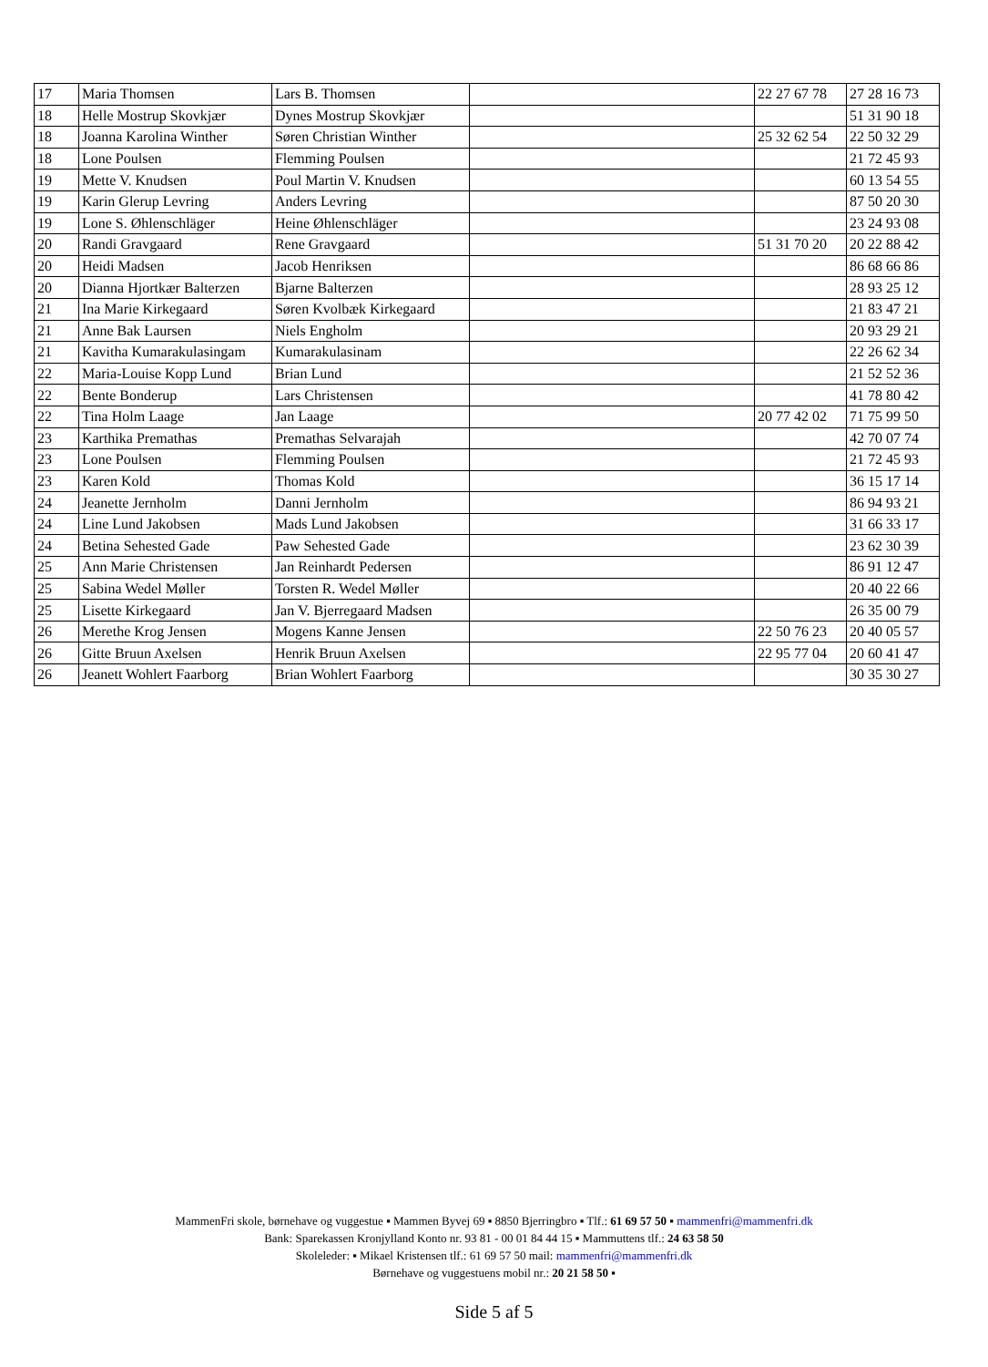| 17 | Maria Thomsen | Lars B. Thomsen | | 22 27 67 78 | 27 28 16 73 |
| 18 | Helle Mostrup Skovkjær | Dynes Mostrup Skovkjær | | | 51 31 90 18 |
| 18 | Joanna Karolina Winther | Søren Christian Winther | | 25 32 62 54 | 22 50 32 29 |
| 18 | Lone Poulsen | Flemming Poulsen | | | 21 72 45 93 |
| 19 | Mette V. Knudsen | Poul Martin V. Knudsen | | | 60 13 54 55 |
| 19 | Karin Glerup Levring | Anders Levring | | | 87 50 20 30 |
| 19 | Lone S. Øhlenschläger | Heine Øhlenschläger | | | 23 24 93 08 |
| 20 | Randi Gravgaard | Rene Gravgaard | | 51 31 70 20 | 20 22 88 42 |
| 20 | Heidi Madsen | Jacob Henriksen | | | 86 68 66 86 |
| 20 | Dianna Hjortkær Balterzen | Bjarne Balterzen | | | 28 93 25 12 |
| 21 | Ina Marie Kirkegaard | Søren Kvolbæk Kirkegaard | | | 21 83 47 21 |
| 21 | Anne Bak Laursen | Niels Engholm | | | 20 93 29 21 |
| 21 | Kavitha Kumarakulasingam | Kumarakulasinam | | | 22 26 62 34 |
| 22 | Maria-Louise Kopp Lund | Brian Lund | | | 21 52 52 36 |
| 22 | Bente Bonderup | Lars Christensen | | | 41 78 80 42 |
| 22 | Tina Holm Laage | Jan Laage | | 20 77 42 02 | 71 75 99 50 |
| 23 | Karthika Premathas | Premathas Selvarajah | | | 42 70 07 74 |
| 23 | Lone Poulsen | Flemming Poulsen | | | 21 72 45 93 |
| 23 | Karen Kold | Thomas Kold | | | 36 15 17 14 |
| 24 | Jeanette Jernholm | Danni Jernholm | | | 86 94 93 21 |
| 24 | Line Lund Jakobsen | Mads Lund Jakobsen | | | 31 66 33 17 |
| 24 | Betina Sehested Gade | Paw Sehested Gade | | | 23 62 30 39 |
| 25 | Ann Marie Christensen | Jan Reinhardt Pedersen | | | 86 91 12 47 |
| 25 | Sabina Wedel Møller | Torsten R. Wedel Møller | | | 20 40 22 66 |
| 25 | Lisette Kirkegaard | Jan V. Bjerregaard Madsen | | | 26 35 00 79 |
| 26 | Merethe Krog Jensen | Mogens Kanne Jensen | | 22 50 76 23 | 20 40 05 57 |
| 26 | Gitte Bruun Axelsen | Henrik Bruun Axelsen | | 22 95 77 04 | 20 60 41 47 |
| 26 | Jeanett Wohlert Faarborg | Brian Wohlert Faarborg | | | 30 35 30 27 |
MammenFri skole, børnehave og vuggestue ▪ Mammen Byvej 69 ▪ 8850 Bjerringbro ▪ Tlf.: 61 69 57 50 ▪ mammenfri@mammenfri.dk
Bank: Sparekassen Kronjylland Konto nr. 93 81 - 00 01 84 44 15 ▪ Mammuttens tlf.: 24 63 58 50
Skoleleder: ▪ Mikael Kristensen tlf.: 61 69 57 50 mail: mammenfri@mammenfri.dk
Børnehave og vuggestuens mobil nr.: 20 21 58 50 ▪
Side 5 af 5